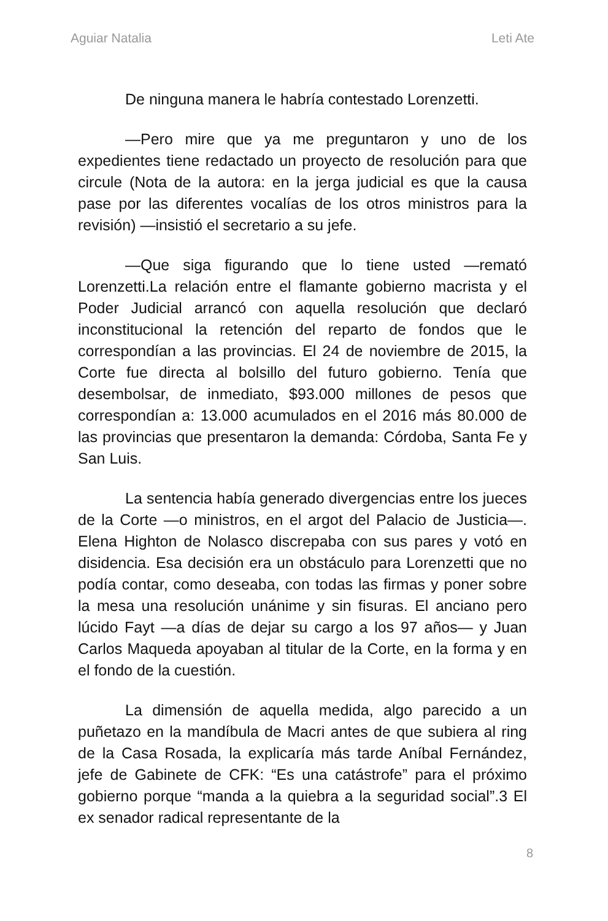Aguiar Natalia Leti Ate
De ninguna manera le habría contestado Lorenzetti.
—Pero mire que ya me preguntaron y uno de los expedientes tiene redactado un proyecto de resolución para que circule (Nota de la autora: en la jerga judicial es que la causa pase por las diferentes vocalías de los otros ministros para la revisión) —insistió el secretario a su jefe.
—Que siga figurando que lo tiene usted —remató Lorenzetti.La relación entre el flamante gobierno macrista y el Poder Judicial arrancó con aquella resolución que declaró inconstitucional la retención del reparto de fondos que le correspondían a las provincias. El 24 de noviembre de 2015, la Corte fue directa al bolsillo del futuro gobierno. Tenía que desembolsar, de inmediato, $93.000 millones de pesos que correspondían a: 13.000 acumulados en el 2016 más 80.000 de las provincias que presentaron la demanda: Córdoba, Santa Fe y San Luis.
La sentencia había generado divergencias entre los jueces de la Corte —o ministros, en el argot del Palacio de Justicia—. Elena Highton de Nolasco discrepaba con sus pares y votó en disidencia. Esa decisión era un obstáculo para Lorenzetti que no podía contar, como deseaba, con todas las firmas y poner sobre la mesa una resolución unánime y sin fisuras. El anciano pero lúcido Fayt —a días de dejar su cargo a los 97 años— y Juan Carlos Maqueda apoyaban al titular de la Corte, en la forma y en el fondo de la cuestión.
La dimensión de aquella medida, algo parecido a un puñetazo en la mandíbula de Macri antes de que subiera al ring de la Casa Rosada, la explicaría más tarde Aníbal Fernández, jefe de Gabinete de CFK: “Es una catástrofe” para el próximo gobierno porque “manda a la quiebra a la seguridad social”.3 El ex senador radical representante de la
8